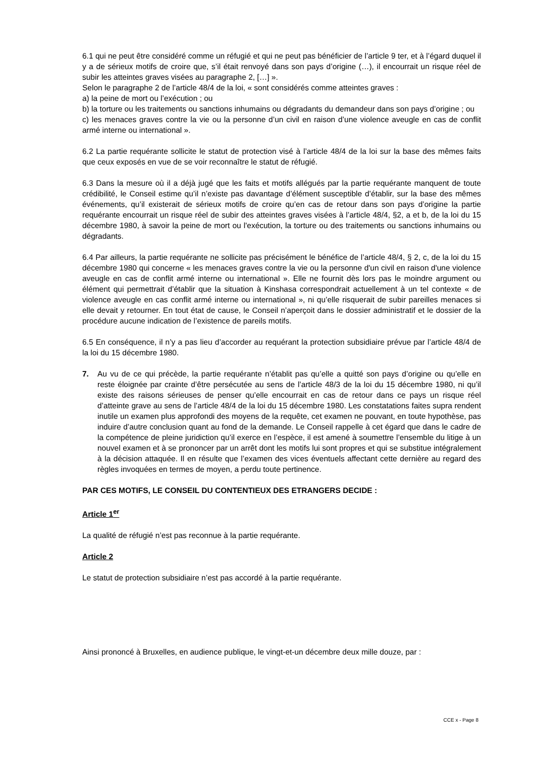6.1 qui ne peut être considéré comme un réfugié et qui ne peut pas bénéficier de l’article 9 ter, et à l’égard duquel il y a de sérieux motifs de croire que, s’il était renvoyé dans son pays d’origine (…), il encourrait un risque réel de subir les atteintes graves visées au paragraphe 2, […] ».
Selon le paragraphe 2 de l’article 48/4 de la loi, « sont considérés comme atteintes graves :
a) la peine de mort ou l’exécution ; ou
b) la torture ou les traitements ou sanctions inhumains ou dégradants du demandeur dans son pays d’origine ; ou
c) les menaces graves contre la vie ou la personne d’un civil en raison d’une violence aveugle en cas de conflit armé interne ou international ».
6.2 La partie requérante sollicite le statut de protection visé à l’article 48/4 de la loi sur la base des mêmes faits que ceux exposés en vue de se voir reconnaître le statut de réfugié.
6.3 Dans la mesure où il a déjà jugé que les faits et motifs allégués par la partie requérante manquent de toute crédibilité, le Conseil estime qu’il n’existe pas davantage d’élément susceptible d’établir, sur la base des mêmes événements, qu’il existerait de sérieux motifs de croire qu’en cas de retour dans son pays d’origine la partie requérante encourrait un risque réel de subir des atteintes graves visées à l’article 48/4, §2, a et b, de la loi du 15 décembre 1980, à savoir la peine de mort ou l'exécution, la torture ou des traitements ou sanctions inhumains ou dégradants.
6.4 Par ailleurs, la partie requérante ne sollicite pas précisément le bénéfice de l’article 48/4, § 2, c, de la loi du 15 décembre 1980 qui concerne « les menaces graves contre la vie ou la personne d'un civil en raison d'une violence aveugle en cas de conflit armé interne ou international ». Elle ne fournit dès lors pas le moindre argument ou élément qui permettrait d’établir que la situation à Kinshasa correspondrait actuellement à un tel contexte « de violence aveugle en cas conflit armé interne ou international », ni qu’elle risquerait de subir pareilles menaces si elle devait y retourner. En tout état de cause, le Conseil n’aperçoit dans le dossier administratif et le dossier de la procédure aucune indication de l’existence de pareils motifs.
6.5 En conséquence, il n’y a pas lieu d’accorder au requérant la protection subsidiaire prévue par l’article 48/4 de la loi du 15 décembre 1980.
7. Au vu de ce qui précède, la partie requérante n’établit pas qu’elle a quitté son pays d’origine ou qu’elle en reste éloignée par crainte d’être persécutée au sens de l’article 48/3 de la loi du 15 décembre 1980, ni qu’il existe des raisons sérieuses de penser qu’elle encourrait en cas de retour dans ce pays un risque réel d’atteinte grave au sens de l’article 48/4 de la loi du 15 décembre 1980. Les constatations faites supra rendent inutile un examen plus approfondi des moyens de la requête, cet examen ne pouvant, en toute hypothèse, pas induire d’autre conclusion quant au fond de la demande. Le Conseil rappelle à cet égard que dans le cadre de la compétence de pleine juridiction qu’il exerce en l’espèce, il est amené à soumettre l’ensemble du litige à un nouvel examen et à se prononcer par un arrêt dont les motifs lui sont propres et qui se substitue intégralement à la décision attaquée. Il en résulte que l’examen des vices éventuels affectant cette dernière au regard des règles invoquées en termes de moyen, a perdu toute pertinence.
PAR CES MOTIFS, LE CONSEIL DU CONTENTIEUX DES ETRANGERS DECIDE :
Article 1<sup>er</sup>
La qualité de réfugié n’est pas reconnue à la partie requérante.
Article 2
Le statut de protection subsidiaire n’est pas accordé à la partie requérante.
Ainsi prononcé à Bruxelles, en audience publique, le vingt-et-un décembre deux mille douze, par :
CCE x - Page 8